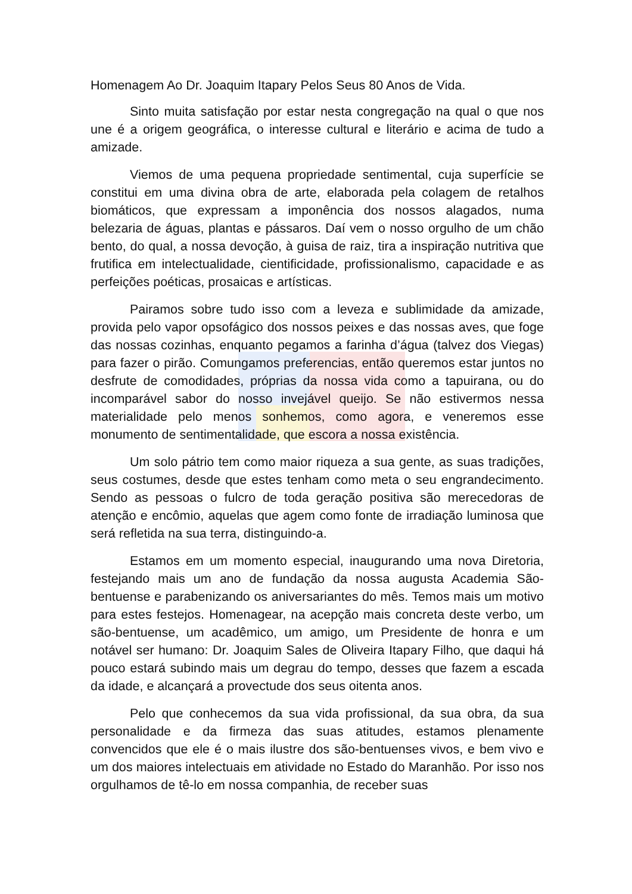Homenagem Ao Dr. Joaquim Itapary Pelos Seus 80 Anos de Vida.
Sinto muita satisfação por estar nesta congregação na qual o que nos une é a origem geográfica, o interesse cultural e literário e acima de tudo a amizade.
Viemos de uma pequena propriedade sentimental, cuja superfície se constitui em uma divina obra de arte, elaborada pela colagem de retalhos biomáticos, que expressam a imponência dos nossos alagados, numa belezaria de águas, plantas e pássaros. Daí vem o nosso orgulho de um chão bento, do qual, a nossa devoção, à guisa de raiz, tira a inspiração nutritiva que frutifica em intelectualidade, cientificidade, profissionalismo, capacidade e as perfeições poéticas, prosaicas e artísticas.
Pairamos sobre tudo isso com a leveza e sublimidade da amizade, provida pelo vapor opsofágico dos nossos peixes e das nossas aves, que foge das nossas cozinhas, enquanto pegamos a farinha d’água (talvez dos Viegas) para fazer o pirão. Comungamos preferencias, então queremos estar juntos no desfrute de comodidades, próprias da nossa vida como a tapuirana, ou do incomparável sabor do nosso invejável queijo. Se não estivermos nessa materialidade pelo menos sonhemos, como agora, e veneremos esse monumento de sentimentalidade, que escora a nossa existência.
Um solo pátrio tem como maior riqueza a sua gente, as suas tradições, seus costumes, desde que estes tenham como meta o seu engrandecimento. Sendo as pessoas o fulcro de toda geração positiva são merecedoras de atenção e encômio, aquelas que agem como fonte de irradiação luminosa que será refletida na sua terra, distinguindo-a.
Estamos em um momento especial, inaugurando uma nova Diretoria, festejando mais um ano de fundação da nossa augusta Academia São-bentuense e parabenizando os aniversariantes do mês. Temos mais um motivo para estes festejos. Homenagear, na acepção mais concreta deste verbo, um são-bentuense, um acadêmico, um amigo, um Presidente de honra e um notável ser humano: Dr. Joaquim Sales de Oliveira Itapary Filho, que daqui há pouco estará subindo mais um degrau do tempo, desses que fazem a escada da idade, e alcançará a provectude dos seus oitenta anos.
Pelo que conhecemos da sua vida profissional, da sua obra, da sua personalidade e da firmeza das suas atitudes, estamos plenamente convencidos que ele é o mais ilustre dos são-bentuenses vivos, e bem vivo e um dos maiores intelectuais em atividade no Estado do Maranhão. Por isso nos orgulhamos de tê-lo em nossa companhia, de receber suas